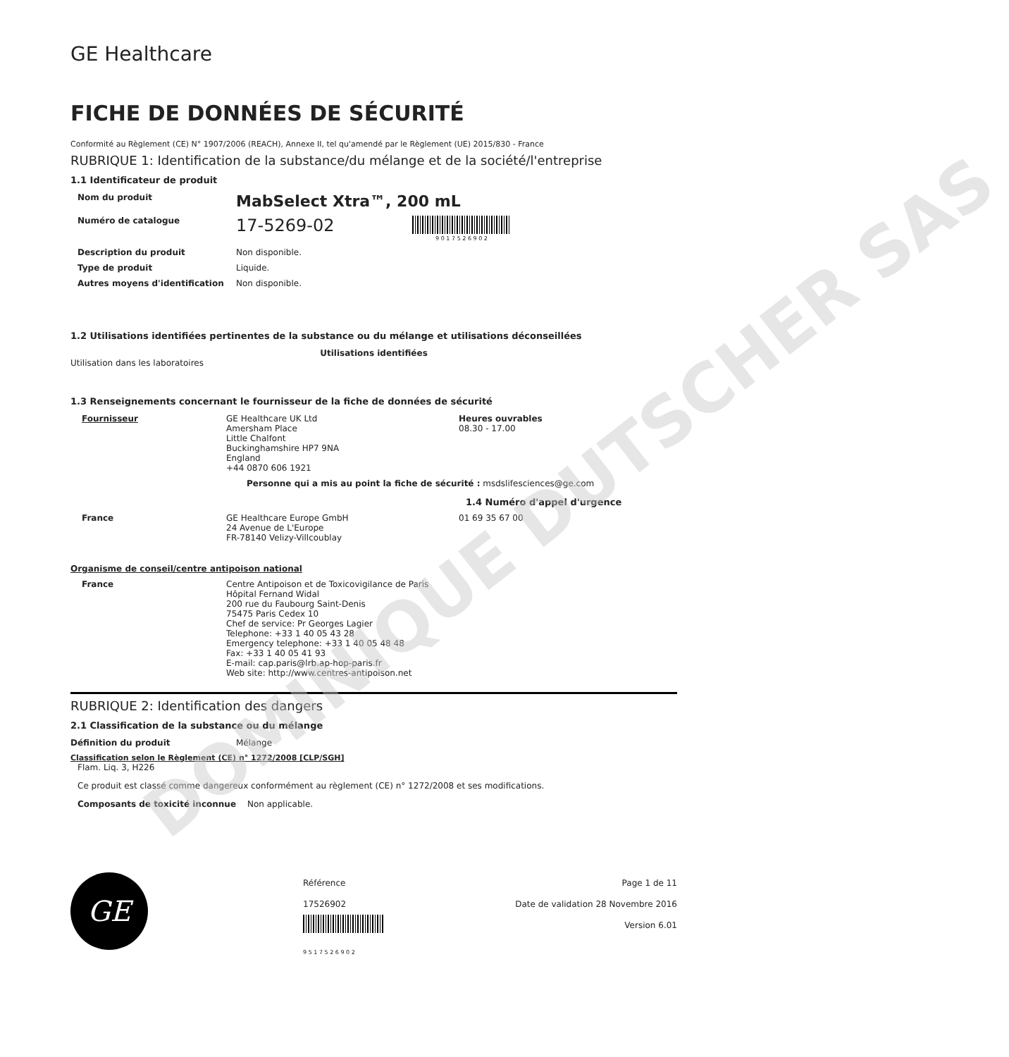DOMINIQUE DUTSCHER SAS
GE Healthcare
FICHE DE DONNÉES DE SÉCURITÉ
Conformité au Règlement (CE) N° 1907/2006 (REACH), Annexe II, tel qu'amendé par le Règlement (UE) 2015/830 - France
RUBRIQUE 1: Identification de la substance/du mélange et de la société/l'entreprise
1.1 Identificateur de produit
Nom du produit
MabSelect Xtra™, 200 mL
Numéro de catalogue
17-5269-02
9 0 1 7 5 2 6 9 0 2
Description du produit Non disponible.
Type de produit Liquide.
Autres moyens d'identification Non disponible.
1.2 Utilisations identifiées pertinentes de la substance ou du mélange et utilisations déconseillées
Utilisations identifiées
Utilisation dans les laboratoires
1.3 Renseignements concernant le fournisseur de la fiche de données de sécurité
Fournisseur GE Healthcare UK Ltd
Amersham Place
Little Chalfont
Buckinghamshire HP7 9NA
England
+44 0870 606 1921
Heures ouvrables
08.30 - 17.00
Personne qui a mis au point la fiche de sécurité : msdslifesciences@ge.com
1.4 Numéro d'appel d'urgence
France GE Healthcare Europe GmbH
24 Avenue de L'Europe
FR-78140 Velizy-Villcoublay
01 69 35 67 00
Organisme de conseil/centre antipoison national
France Centre Antipoison et de Toxicovigilance de Paris
Hôpital Fernand Widal
200 rue du Faubourg Saint-Denis
75475 Paris Cedex 10
Chef de service: Pr Georges Lagier
Telephone: +33 1 40 05 43 28
Emergency telephone: +33 1 40 05 48 48
Fax: +33 1 40 05 41 93
E-mail: cap.paris@lrb.ap-hop-paris.fr
Web site: http://www.centres-antipoison.net
RUBRIQUE 2: Identification des dangers
2.1 Classification de la substance ou du mélange
Définition du produit Mélange
Classification selon le Règlement (CE) n° 1272/2008 [CLP/SGH]
Flam. Liq. 3, H226
Ce produit est classé comme dangereux conformément au règlement (CE) n° 1272/2008 et ses modifications.
Composants de toxicité inconnue
Non applicable.
GE
Référence
17526902
9 5 1 7 5 2 6 9 0 2
Page 1 de 11
Date de validation 28 Novembre 2016
Version 6.01